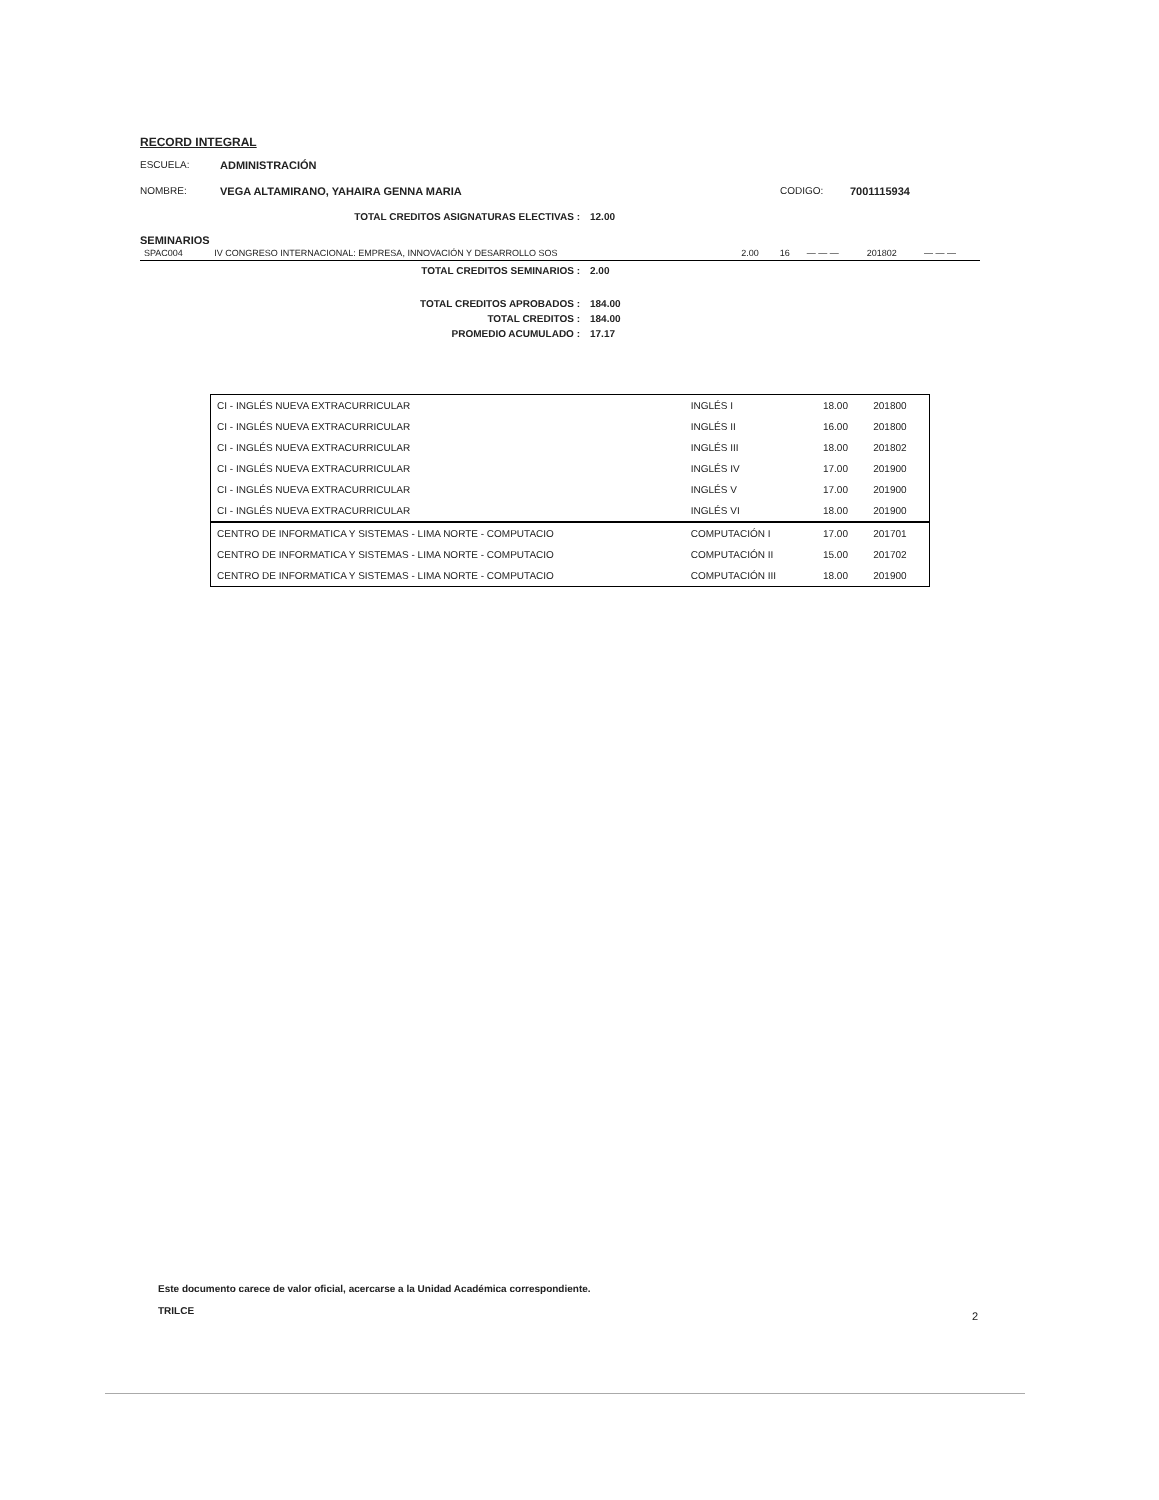RECORD INTEGRAL
ESCUELA: ADMINISTRACIÓN
NOMBRE: VEGA ALTAMIRANO, YAHAIRA GENNA MARIA CODIGO: 7001115934
TOTAL CREDITOS ASIGNATURAS ELECTIVAS : 12.00
SEMINARIOS
| SPAC004 | IV CONGRESO INTERNACIONAL: EMPRESA, INNOVACIÓN Y DESARROLLO SOS | 2.00 | 16 | — — — | 201802 | — — — |
TOTAL CREDITOS SEMINARIOS : 2.00
TOTAL CREDITOS APROBADOS : 184.00
TOTAL CREDITOS : 184.00
PROMEDIO ACUMULADO : 17.17
| CI - INGLÉS NUEVA EXTRACURRICULAR | INGLÉS I | 18.00 | 201800 |
| CI - INGLÉS NUEVA EXTRACURRICULAR | INGLÉS II | 16.00 | 201800 |
| CI - INGLÉS NUEVA EXTRACURRICULAR | INGLÉS III | 18.00 | 201802 |
| CI - INGLÉS NUEVA EXTRACURRICULAR | INGLÉS IV | 17.00 | 201900 |
| CI - INGLÉS NUEVA EXTRACURRICULAR | INGLÉS V | 17.00 | 201900 |
| CI - INGLÉS NUEVA EXTRACURRICULAR | INGLÉS VI | 18.00 | 201900 |
| CENTRO DE INFORMATICA Y SISTEMAS - LIMA NORTE - COMPUTACIO | COMPUTACIÓN I | 17.00 | 201701 |
| CENTRO DE INFORMATICA Y SISTEMAS - LIMA NORTE - COMPUTACIO | COMPUTACIÓN II | 15.00 | 201702 |
| CENTRO DE INFORMATICA Y SISTEMAS - LIMA NORTE - COMPUTACIO | COMPUTACIÓN III | 18.00 | 201900 |
Este documento carece de valor oficial, acercarse a la Unidad Académica correspondiente.
TRILCE
2